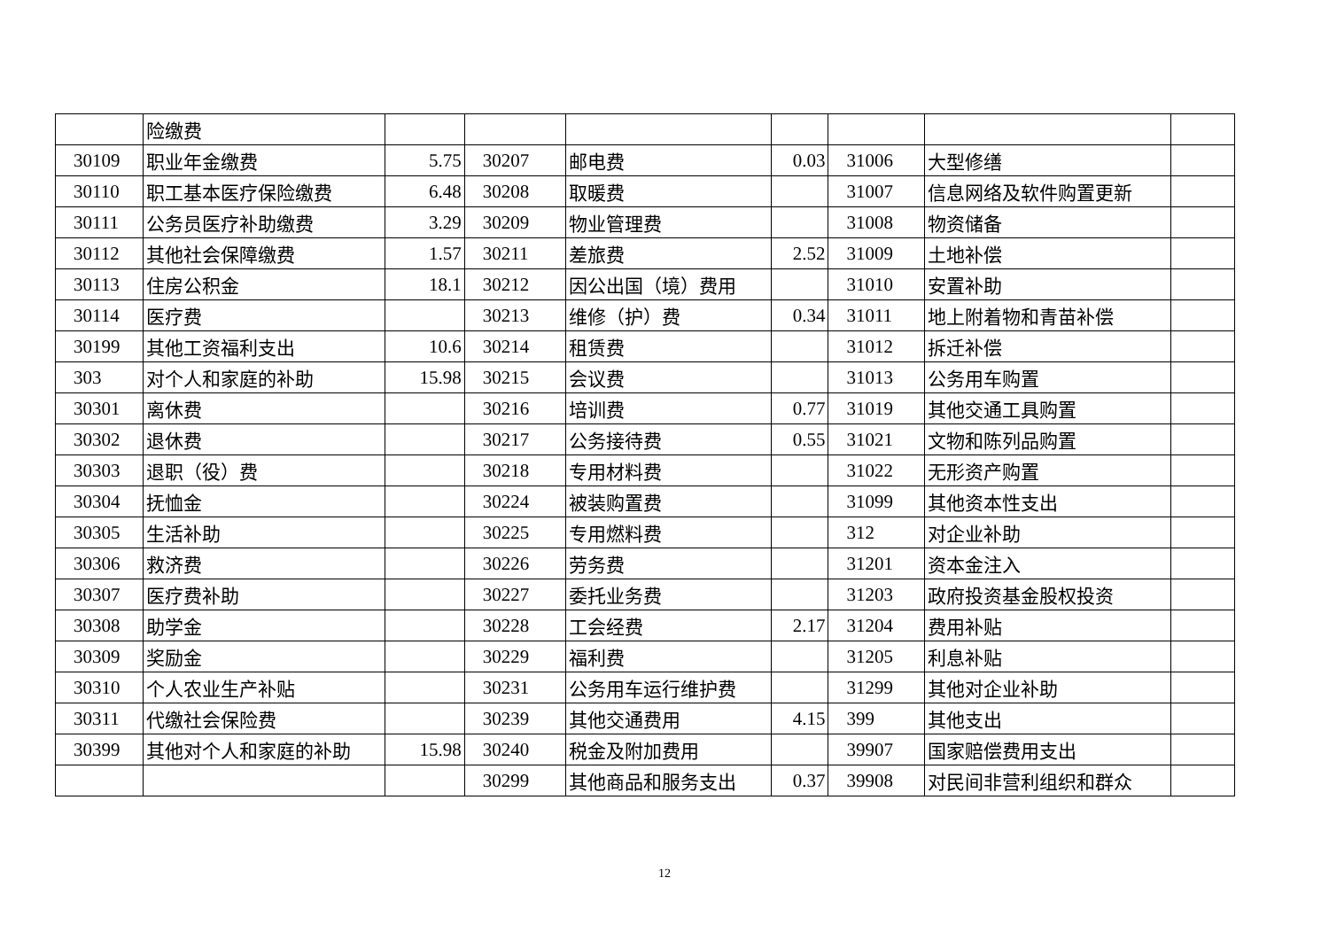| | 险缴费 | | | | | | | |
| 30109 | 职业年金缴费 | 5.75 | 30207 | 邮电费 | 0.03 | 31006 | 大型修缮 | |
| 30110 | 职工基本医疗保险缴费 | 6.48 | 30208 | 取暖费 | | 31007 | 信息网络及软件购置更新 | |
| 30111 | 公务员医疗补助缴费 | 3.29 | 30209 | 物业管理费 | | 31008 | 物资储备 | |
| 30112 | 其他社会保障缴费 | 1.57 | 30211 | 差旅费 | 2.52 | 31009 | 土地补偿 | |
| 30113 | 住房公积金 | 18.1 | 30212 | 因公出国（境）费用 | | 31010 | 安置补助 | |
| 30114 | 医疗费 | | 30213 | 维修（护）费 | 0.34 | 31011 | 地上附着物和青苗补偿 | |
| 30199 | 其他工资福利支出 | 10.6 | 30214 | 租赁费 | | 31012 | 拆迁补偿 | |
| 303 | 对个人和家庭的补助 | 15.98 | 30215 | 会议费 | | 31013 | 公务用车购置 | |
| 30301 | 离休费 | | 30216 | 培训费 | 0.77 | 31019 | 其他交通工具购置 | |
| 30302 | 退休费 | | 30217 | 公务接待费 | 0.55 | 31021 | 文物和陈列品购置 | |
| 30303 | 退职（役）费 | | 30218 | 专用材料费 | | 31022 | 无形资产购置 | |
| 30304 | 抚恤金 | | 30224 | 被装购置费 | | 31099 | 其他资本性支出 | |
| 30305 | 生活补助 | | 30225 | 专用燃料费 | | 312 | 对企业补助 | |
| 30306 | 救济费 | | 30226 | 劳务费 | | 31201 | 资本金注入 | |
| 30307 | 医疗费补助 | | 30227 | 委托业务费 | | 31203 | 政府投资基金股权投资 | |
| 30308 | 助学金 | | 30228 | 工会经费 | 2.17 | 31204 | 费用补贴 | |
| 30309 | 奖励金 | | 30229 | 福利费 | | 31205 | 利息补贴 | |
| 30310 | 个人农业生产补贴 | | 30231 | 公务用车运行维护费 | | 31299 | 其他对企业补助 | |
| 30311 | 代缴社会保险费 | | 30239 | 其他交通费用 | 4.15 | 399 | 其他支出 | |
| 30399 | 其他对个人和家庭的补助 | 15.98 | 30240 | 税金及附加费用 | | 39907 | 国家赔偿费用支出 | |
| | | | 30299 | 其他商品和服务支出 | 0.37 | 39908 | 对民间非营利组织和群众 | |
12